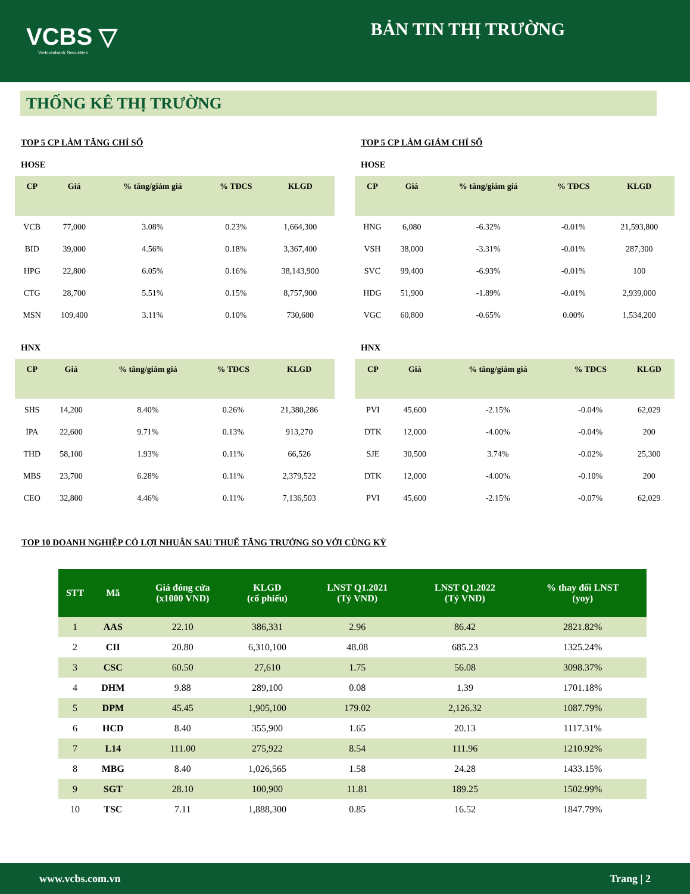VCBS ▽
Vietcombank Securities
BẢN TIN THỊ TRƯỜNG
THỐNG KÊ THỊ TRƯỜNG
TOP 5 CP LÀM TĂNG CHỈ SỐ
HOSE
| CP | Giá | % tăng/giảm giá | % TĐCS | KLGD |
| --- | --- | --- | --- | --- |
| VCB | 77,000 | 3.08% | 0.23% | 1,664,300 |
| BID | 39,000 | 4.56% | 0.18% | 3,367,400 |
| HPG | 22,800 | 6.05% | 0.16% | 38,143,900 |
| CTG | 28,700 | 5.51% | 0.15% | 8,757,900 |
| MSN | 109,400 | 3.11% | 0.10% | 730,600 |
HNX
| CP | Giá | % tăng/giảm giá | % TĐCS | KLGD |
| --- | --- | --- | --- | --- |
| SHS | 14,200 | 8.40% | 0.26% | 21,380,286 |
| IPA | 22,600 | 9.71% | 0.13% | 913,270 |
| THD | 58,100 | 1.93% | 0.11% | 66,526 |
| MBS | 23,700 | 6.28% | 0.11% | 2,379,522 |
| CEO | 32,800 | 4.46% | 0.11% | 7,136,503 |
TOP 5 CP LÀM GIẢM CHỈ SỐ
HOSE
| CP | Giá | % tăng/giảm giá | % TĐCS | KLGD |
| --- | --- | --- | --- | --- |
| HNG | 6,080 | -6.32% | -0.01% | 21,593,800 |
| VSH | 38,000 | -3.31% | -0.01% | 287,300 |
| SVC | 99,400 | -6.93% | -0.01% | 100 |
| HDG | 51,900 | -1.89% | -0.01% | 2,939,000 |
| VGC | 60,800 | -0.65% | 0.00% | 1,534,200 |
HNX
| CP | Giá | % tăng/giảm giá | % TĐCS | KLGD |
| --- | --- | --- | --- | --- |
| PVI | 45,600 | -2.15% | -0.04% | 62,029 |
| DTK | 12,000 | -4.00% | -0.04% | 200 |
| SJE | 30,500 | 3.74% | -0.02% | 25,300 |
| DTK | 12,000 | -4.00% | -0.10% | 200 |
| PVI | 45,600 | -2.15% | -0.07% | 62,029 |
TOP 10 DOANH NGHIỆP CÓ LỢI NHUẬN SAU THUẾ TĂNG TRƯỞNG SO VỚI CÙNG KỲ
| STT | Mã | Giá đóng cửa (x1000 VND) | KLGD (cổ phiếu) | LNST Q1.2021 (Tỷ VND) | LNST Q1.2022 (Tỷ VND) | % thay đổi LNST (yoy) |
| --- | --- | --- | --- | --- | --- | --- |
| 1 | AAS | 22.10 | 386,331 | 2.96 | 86.42 | 2821.82% |
| 2 | CII | 20.80 | 6,310,100 | 48.08 | 685.23 | 1325.24% |
| 3 | CSC | 60.50 | 27,610 | 1.75 | 56.08 | 3098.37% |
| 4 | DHM | 9.88 | 289,100 | 0.08 | 1.39 | 1701.18% |
| 5 | DPM | 45.45 | 1,905,100 | 179.02 | 2,126.32 | 1087.79% |
| 6 | HCD | 8.40 | 355,900 | 1.65 | 20.13 | 1117.31% |
| 7 | L14 | 111.00 | 275,922 | 8.54 | 111.96 | 1210.92% |
| 8 | MBG | 8.40 | 1,026,565 | 1.58 | 24.28 | 1433.15% |
| 9 | SGT | 28.10 | 100,900 | 11.81 | 189.25 | 1502.99% |
| 10 | TSC | 7.11 | 1,888,300 | 0.85 | 16.52 | 1847.79% |
www.vcbs.com.vn Trang | 2